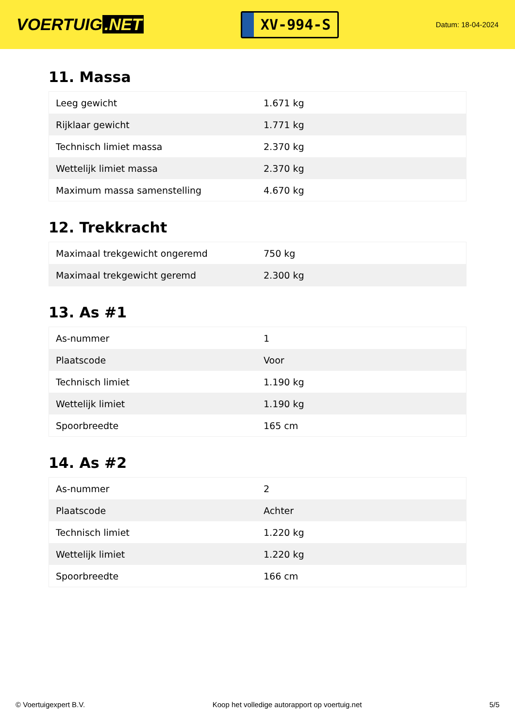VOERTUIG.NET
XV-994-S
Datum: 18-04-2024
11. Massa
| Leeg gewicht | 1.671 kg |
| Rijklaar gewicht | 1.771 kg |
| Technisch limiet massa | 2.370 kg |
| Wettelijk limiet massa | 2.370 kg |
| Maximum massa samenstelling | 4.670 kg |
12. Trekkracht
| Maximaal trekgewicht ongeremd | 750 kg |
| Maximaal trekgewicht geremd | 2.300 kg |
13. As #1
| As-nummer | 1 |
| Plaatscode | Voor |
| Technisch limiet | 1.190 kg |
| Wettelijk limiet | 1.190 kg |
| Spoorbreedte | 165 cm |
14. As #2
| As-nummer | 2 |
| Plaatscode | Achter |
| Technisch limiet | 1.220 kg |
| Wettelijk limiet | 1.220 kg |
| Spoorbreedte | 166 cm |
© Voertuigexpert B.V. Koop het volledige autorapport op voertuig.net 5/5